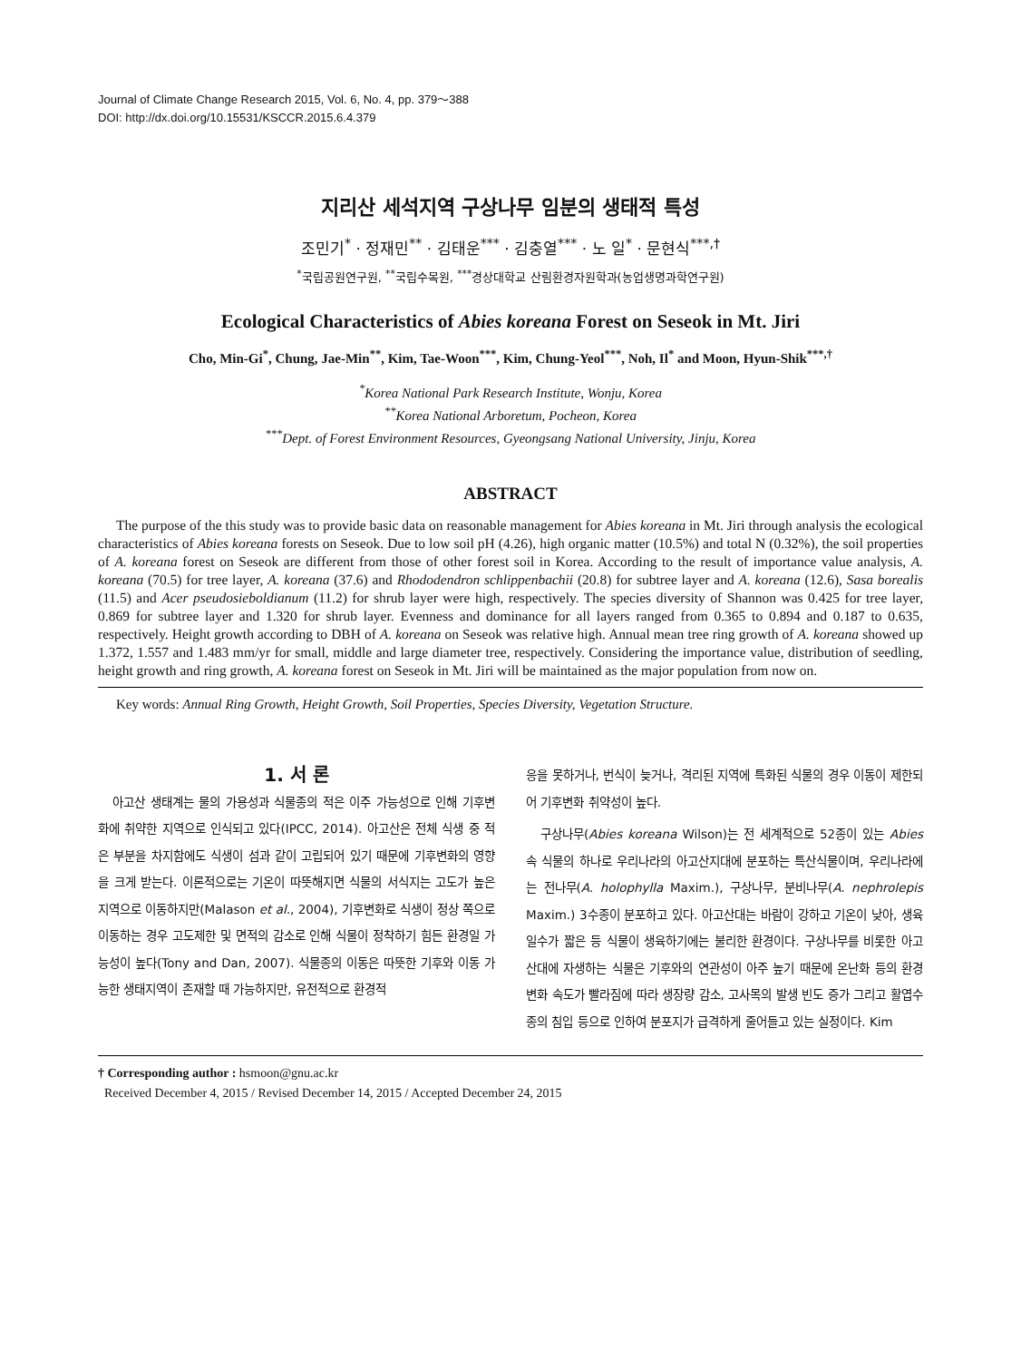Journal of Climate Change Research 2015, Vol. 6, No. 4, pp. 379～388
DOI: http://dx.doi.org/10.15531/KSCCR.2015.6.4.379
지리산 세석지역 구상나무 임분의 생태적 특성
조민기<sup>*</sup> · 정재민<sup>**</sup> · 김태운<sup>***</sup> · 김충열<sup>***</sup> · 노 일<sup>*</sup> · 문현식<sup>***,†</sup>
<sup>*</sup> 국립공원연구원, <sup>**</sup>국립수목원, <sup>***</sup>경상대학교 산림환경자원학과(농업생명과학연구원)
Ecological Characteristics of Abies koreana Forest on Seseok in Mt. Jiri
Cho, Min-Gi<sup>*</sup>, Chung, Jae-Min<sup>**</sup>, Kim, Tae-Woon<sup>***</sup>, Kim, Chung-Yeol<sup>***</sup>, Noh, Il<sup>*</sup> and Moon, Hyun-Shik<sup>***,†</sup>
<sup>*</sup> Korea National Park Research Institute, Wonju, Korea
<sup>**</sup> Korea National Arboretum, Pocheon, Korea
<sup>***</sup> Dept. of Forest Environment Resources, Gyeongsang National University, Jinju, Korea
ABSTRACT
The purpose of the this study was to provide basic data on reasonable management for Abies koreana in Mt. Jiri through analysis the ecological characteristics of Abies koreana forests on Seseok. Due to low soil pH (4.26), high organic matter (10.5%) and total N (0.32%), the soil properties of A. koreana forest on Seseok are different from those of other forest soil in Korea. According to the result of importance value analysis, A. koreana (70.5) for tree layer, A. koreana (37.6) and Rhododendron schlippenbachii (20.8) for subtree layer and A. koreana (12.6), Sasa borealis (11.5) and Acer pseudosieboldianum (11.2) for shrub layer were high, respectively. The species diversity of Shannon was 0.425 for tree layer, 0.869 for subtree layer and 1.320 for shrub layer. Evenness and dominance for all layers ranged from 0.365 to 0.894 and 0.187 to 0.635, respectively. Height growth according to DBH of A. koreana on Seseok was relative high. Annual mean tree ring growth of A. koreana showed up 1.372, 1.557 and 1.483 mm/yr for small, middle and large diameter tree, respectively. Considering the importance value, distribution of seedling, height growth and ring growth, A. koreana forest on Seseok in Mt. Jiri will be maintained as the major population from now on.
Key words: Annual Ring Growth, Height Growth, Soil Properties, Species Diversity, Vegetation Structure.
1. 서 론
아고산 생태계는 물의 가용성과 식물종의 적은 이주 가능성으로 인해 기후변화에 취약한 지역으로 인식되고 있다(IPCC, 2014). 아고산은 전체 식생 중 적은 부분을 차지함에도 식생이 섬과 같이 고립되어 있기 때문에 기후변화의 영향을 크게 받는다. 이론적으로는 기온이 따뜻해지면 식물의 서식지는 고도가 높은 지역으로 이동하지만(Malason et al., 2004), 기후변화로 식생이 정상 쪽으로 이동하는 경우 고도제한 및 면적의 감소로 인해 식물이 정착하기 힘든 환경일 가능성이 높다(Tony and Dan, 2007). 식물종의 이동은 따뜻한 기후와 이동 가능한 생태지역이 존재할 때 가능하지만, 유전적으로 환경적
응을 못하거나, 번식이 늦거나, 격리된 지역에 특화된 식물의 경우 이동이 제한되어 기후변화 취약성이 높다.
구상나무(Abies koreana Wilson)는 전 세계적으로 52종이 있는 Abies속 식물의 하나로 우리나라의 아고산지대에 분포하는 특산식물이며, 우리나라에는 전나무(A. holophylla Maxim.), 구상나무, 분비나무(A. nephrolepis Maxim.) 3수종이 분포하고 있다. 아고산대는 바람이 강하고 기온이 낮아, 생육일수가 짧은 등 식물이 생육하기에는 불리한 환경이다. 구상나무를 비롯한 아고산대에 자생하는 식물은 기후와의 연관성이 아주 높기 때문에 온난화 등의 환경변화 속도가 빨라짐에 따라 생장량 감소, 고사목의 발생 빈도 증가 그리고 활엽수종의 침입 등으로 인하여 분포지가 급격하게 줄어들고 있는 실정이다. Kim
† Corresponding author : hsmoon@gnu.ac.kr
Received December 4, 2015 / Revised December 14, 2015 / Accepted December 24, 2015